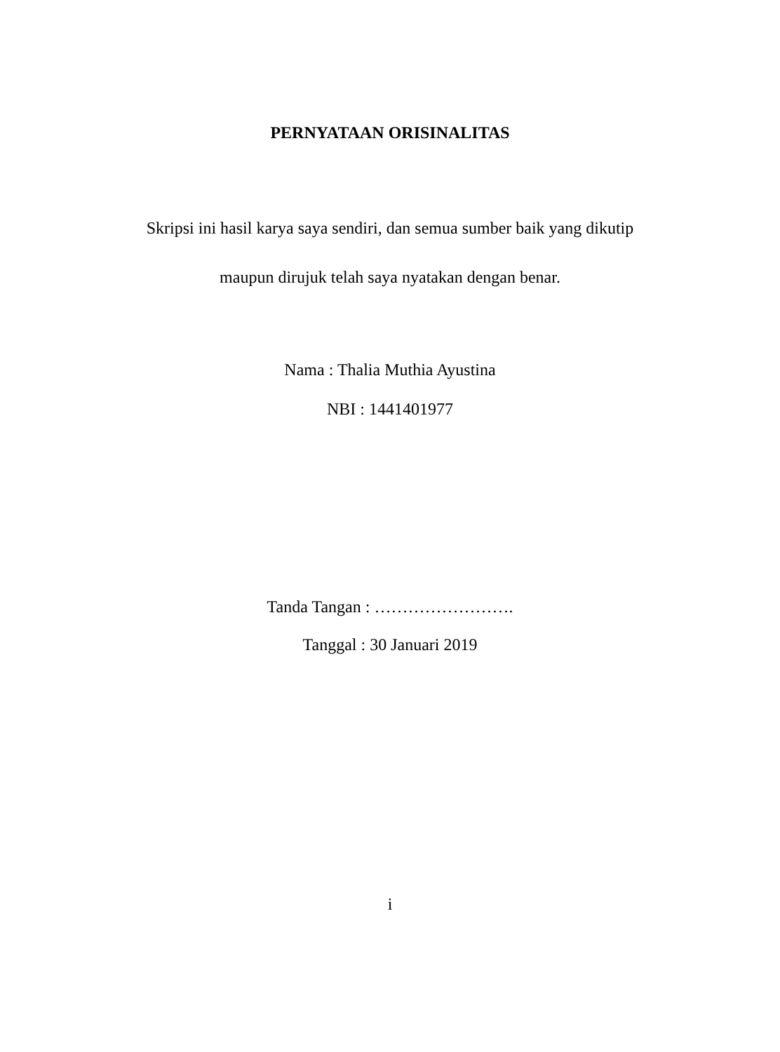PERNYATAAN ORISINALITAS
Skripsi ini hasil karya saya sendiri, dan semua sumber baik yang dikutip
maupun dirujuk telah saya nyatakan dengan benar.
Nama : Thalia Muthia Ayustina
NBI : 1441401977
Tanda Tangan : …………………….
Tanggal : 30 Januari 2019
i